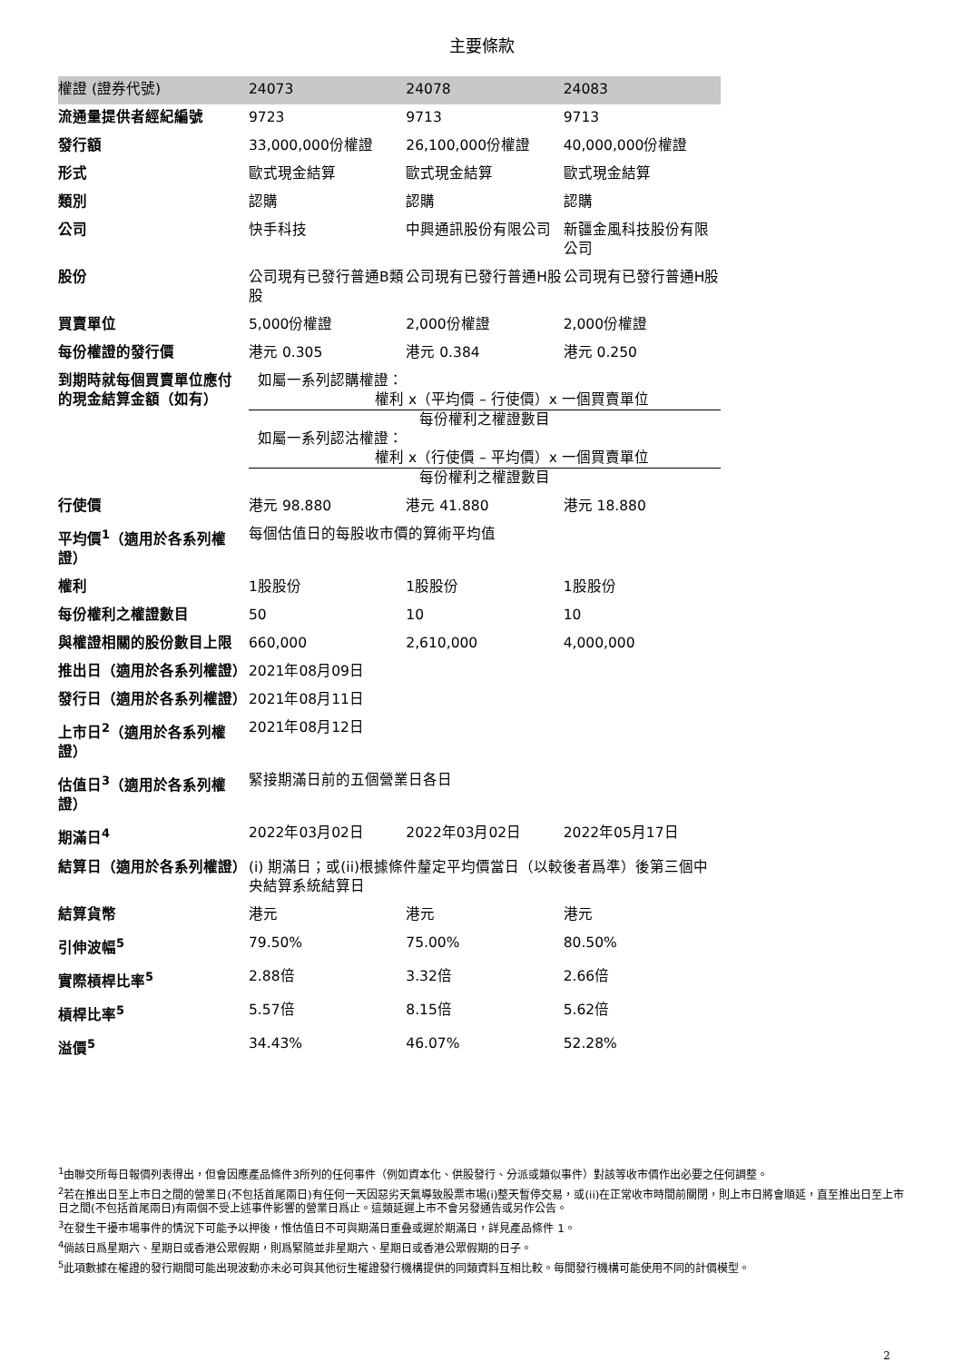主要條款
| 權證 (證券代號) | 24073 | 24078 | 24083 |
| 流通量提供者經紀編號 | 9723 | 9713 | 9713 |
| 發行額 | 33,000,000份權證 | 26,100,000份權證 | 40,000,000份權證 |
| 形式 | 歐式現金結算 | 歐式現金結算 | 歐式現金結算 |
| 類別 | 認購 | 認購 | 認購 |
| 公司 | 快手科技 | 中興通訊股份有限公司 | 新疆金風科技股份有限公司 |
| 股份 | 公司現有已發行普通B類股 | 公司現有已發行普通H股 | 公司現有已發行普通H股 |
| 買賣單位 | 5,000份權證 | 2,000份權證 | 2,000份權證 |
| 每份權證的發行價 | 港元 0.305 | 港元 0.384 | 港元 0.250 |
| 到期時就每個買賣單位應付的現金結算金額（如有） | 如屬一系列認購權證： 權利 x（平均價 – 行使價）x 一個買賣單位 每份權利之權證數目 如屬一系列認沽權證： 權利 x（行使價 – 平均價）x 一個買賣單位 每份權利之權證數目 | | |
| 行使價 | 港元 98.880 | 港元 41.880 | 港元 18.880 |
| 平均價<sup>1</sup>（適用於各系列權證） | 每個估值日的每股收市價的算術平均值 | | |
| 權利 | 1股股份 | 1股股份 | 1股股份 |
| 每份權利之權證數目 | 50 | 10 | 10 |
| 與權證相關的股份數目上限 | 660,000 | 2,610,000 | 4,000,000 |
| 推出日（適用於各系列權證） | 2021年08月09日 | | |
| 發行日（適用於各系列權證） | 2021年08月11日 | | |
| 上市日<sup>2</sup>（適用於各系列權證） | 2021年08月12日 | | |
| 估值日<sup>3</sup>（適用於各系列權證） | 緊接期滿日前的五個營業日各日 | | |
| 期滿日<sup>4</sup> | 2022年03月02日 | 2022年03月02日 | 2022年05月17日 |
| 結算日（適用於各系列權證） | (i) 期滿日；或(ii)根據條件釐定平均價當日（以較後者爲準）後第三個中央結算系統結算日 | | |
| 結算貨幣 | 港元 | 港元 | 港元 |
| 引伸波幅<sup>5</sup> | 79.50% | 75.00% | 80.50% |
| 實際槓桿比率<sup>5</sup> | 2.88倍 | 3.32倍 | 2.66倍 |
| 槓桿比率<sup>5</sup> | 5.57倍 | 8.15倍 | 5.62倍 |
| 溢價<sup>5</sup> | 34.43% | 46.07% | 52.28% |
<sup>1</sup> 由聯交所每日報價列表得出，但會因應產品條件3所列的任何事件（例如資本化、供股發行、分派或類似事件）對該等收市價作出必要之任何調整。
<sup>2</sup> 若在推出日至上市日之間的營業日(不包括首尾兩日)有任何一天因惡劣天氣導致股票市場(i)整天暫停交易，或(ii)在正常收市時間前關閉，則上市日將會順延，直至推出日至上市日之間(不包括首尾兩日)有兩個不受上述事件影響的營業日爲止。這類延遲上市不會另發通告或另作公告。
<sup>3</sup> 在發生干擾市場事件的情況下可能予以押後，惟估值日不可與期滿日重叠或遲於期滿日，詳見產品條件 1。
<sup>4</sup> 倘該日爲星期六、星期日或香港公眾假期，則爲緊隨並非星期六、星期日或香港公眾假期的日子。
<sup>5</sup> 此項數據在權證的發行期間可能出現波動亦未必可與其他衍生權證發行機構提供的同類資料互相比較。每間發行機構可能使用不同的計價模型。
2